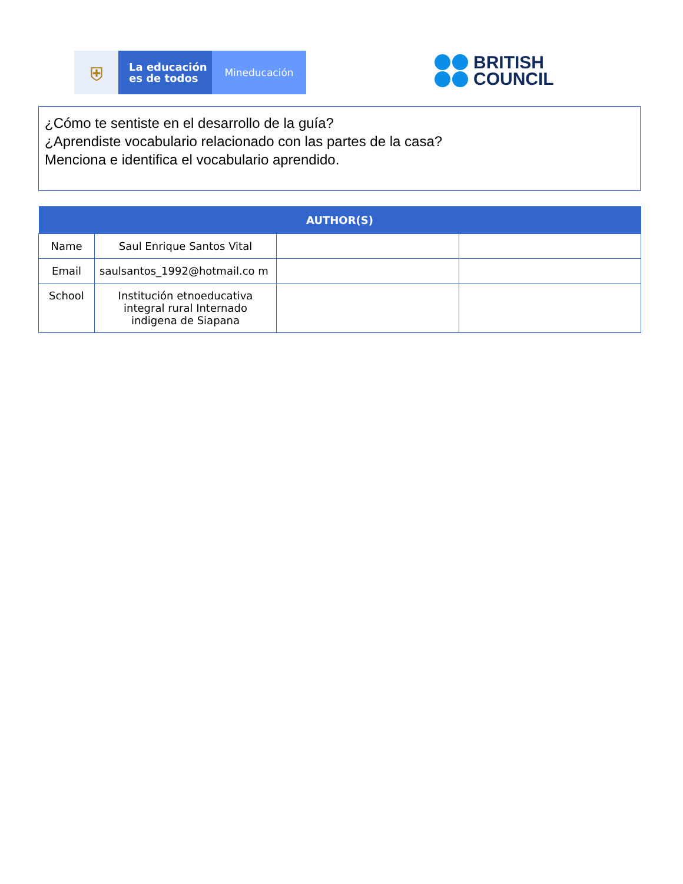⛨
La educación
es de todos
Mineducación
BRITISH
COUNCIL
¿Cómo te sentiste en el desarrollo de la guía?
¿Aprendiste vocabulario relacionado con las partes de la casa?
Menciona e identifica el vocabulario aprendido.
| AUTHOR(S) | | | |
| --- | --- | --- | --- |
| Name | Saul Enrique Santos Vital | | |
| Email | saulsantos_1992@hotmail.co m | | |
| School | Institución etnoeducativa integral rural Internado indigena de Siapana | | |